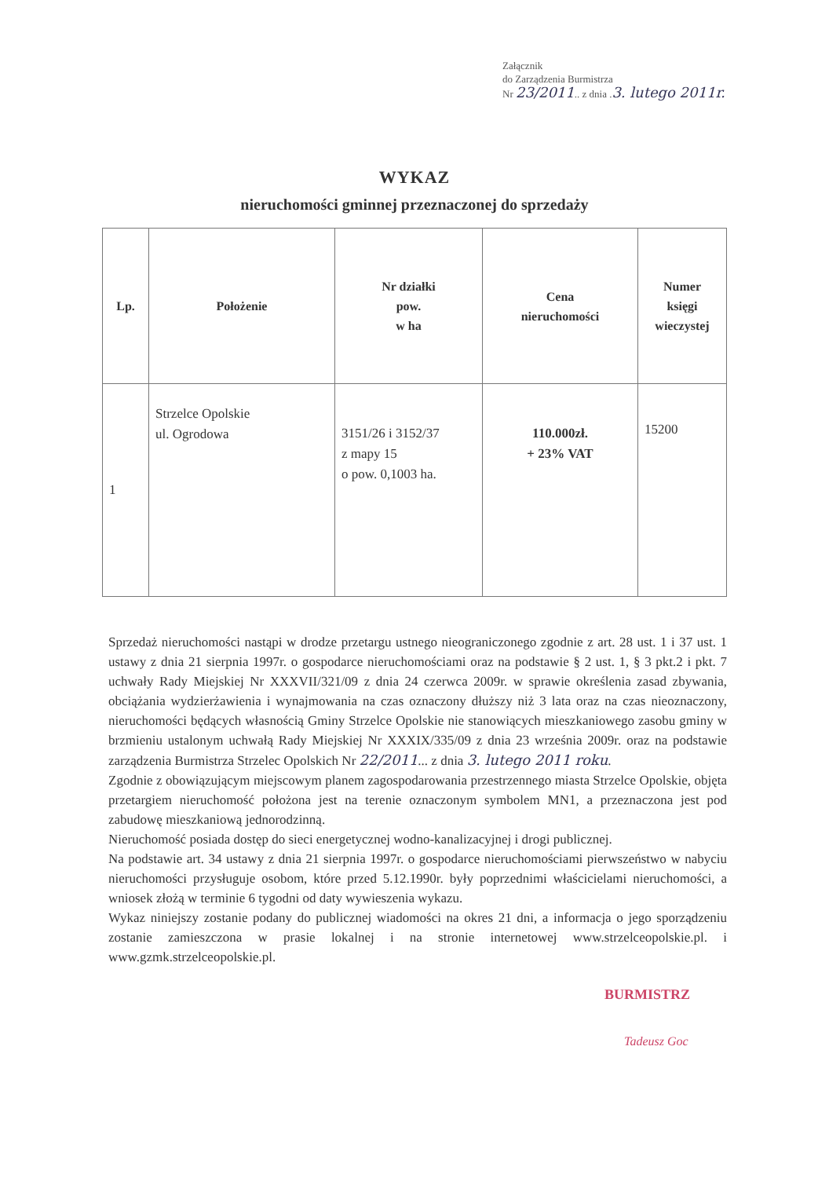Załącznik
do Zarządzenia Burmistrza
Nr 23/2011.. z dnia .3. lutego 2011r.
WYKAZ
nieruchomości gminnej przeznaczonej do sprzedaży
| Lp. | Położenie | Nr działki pow. w ha | Cena nieruchomości | Numer księgi wieczystej |
| --- | --- | --- | --- | --- |
| 1 | Strzelce Opolskie ul. Ogrodowa | 3151/26 i 3152/37 z mapy 15 o pow. 0,1003 ha. | 110.000zł. + 23% VAT | 15200 |
Sprzedaż nieruchomości nastąpi w drodze przetargu ustnego nieograniczonego zgodnie z art. 28 ust. 1 i 37 ust. 1 ustawy z dnia 21 sierpnia 1997r. o gospodarce nieruchomościami oraz na podstawie § 2 ust. 1, § 3 pkt.2 i pkt. 7 uchwały Rady Miejskiej Nr XXXVII/321/09 z dnia 24 czerwca 2009r. w sprawie określenia zasad zbywania, obciążania wydzierżawienia i wynajmowania na czas oznaczony dłuższy niż 3 lata oraz na czas nieoznaczony, nieruchomości będących własnością Gminy Strzelce Opolskie nie stanowiących mieszkaniowego zasobu gminy w brzmieniu ustalonym uchwałą Rady Miejskiej Nr XXXIX/335/09 z dnia 23 września 2009r. oraz na podstawie zarządzenia Burmistrza Strzelec Opolskich Nr 22/2011... z dnia 3. lutego 2011 roku.
Zgodnie z obowiązującym miejscowym planem zagospodarowania przestrzennego miasta Strzelce Opolskie, objęta przetargiem nieruchomość położona jest na terenie oznaczonym symbolem MN1, a przeznaczona jest pod zabudowę mieszkaniową jednorodzinną.
Nieruchomość posiada dostęp do sieci energetycznej wodno-kanalizacyjnej i drogi publicznej.
Na podstawie art. 34 ustawy z dnia 21 sierpnia 1997r. o gospodarce nieruchomościami pierwszeństwo w nabyciu nieruchomości przysługuje osobom, które przed 5.12.1990r. były poprzednimi właścicielami nieruchomości, a wniosek złożą w terminie 6 tygodni od daty wywieszenia wykazu.
Wykaz niniejszy zostanie podany do publicznej wiadomości na okres 21 dni, a informacja o jego sporządzeniu zostanie zamieszczona w prasie lokalnej i na stronie internetowej www.strzelceopolskie.pl. i www.gzmk.strzelceopolskie.pl.
BURMISTRZ
Tadeusz Goc